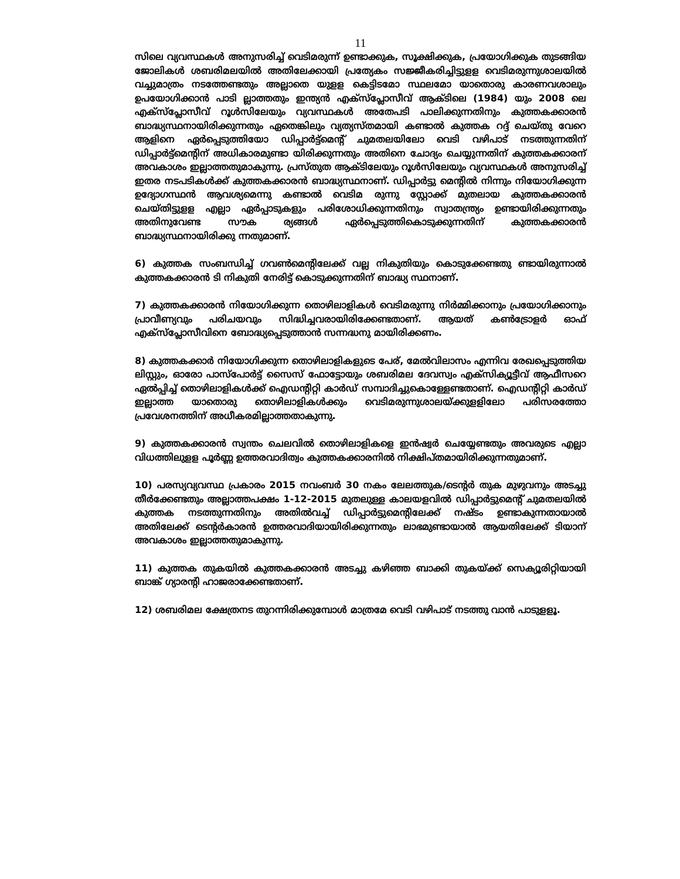11
സിലെ വ്യവസ്ഥകൾ അനുസരിച്ച് വെടിമരുന്ന് ഉണ്ടാക്കുക, സൂക്ഷിക്കുക, പ്രയോഗിക്കുക തുടങ്ങിയ ജോലികൾ ശബരിമലയിൽ അതിലേക്കായി പ്രത്യേകം സജ്ജീകരിച്ചിട്ടുളള വെടിമരുന്നുശാലയിൽ വച്ചുമാത്രം നടത്തേണ്ടതും അല്ലാതെ യുളള കെട്ടിടമോ സ്ഥലമോ യാതൊരു കാരണവശാലും ഉപയോഗിക്കാൻ പാടി ല്ലാത്തതും ഇന്ത്യൻ എക്സ്പ്ലോസീവ് ആക്ടിലെ (1984) യും 2008 ലെ എക്സ്പ്ലോസീവ് റൂൾസിലേയും വ്യവസ്ഥകൾ അതേപടി പാലിക്കുന്നതിനും കുത്തകക്കാരൻ ബാദ്ധ്യസ്ഥനായിരിക്കുന്നതും ഏതെങ്കിലും വ്യത്യസ്തമായി കണ്ടാൽ കുത്തക റദ്ദ് ചെയ്തു വേറെ ആളിനെ ഏർപ്പെടുത്തിയോ ഡിപ്പാർട്ട്മെന്റ് ചുമതലയിലോ വെടി വഴിപാട് നടത്തുന്നതിന് ഡിപ്പാർട്ട്മെന്റിന് അധികാരമുണ്ടാ യിരിക്കുന്നതും അതിനെ ചോദ്യം ചെയ്യുന്നതിന് കുത്തകക്കാരന് അവകാശം ഇല്ലാത്തതുമാകുന്നു. പ്രസ്തുത ആക്ടിലേയും റൂൾസിലേയും വ്യവസ്ഥകൾ അനുസരിച്ച് ഇതര നടപടികൾക്ക് കുത്തകക്കാരൻ ബാദ്ധ്യസ്ഥനാണ്. ഡിപ്പാർട്ടു മെന്റിൽ നിന്നും നിയോഗിക്കുന്ന ഉദ്യോഗസ്ഥൻ ആവശ്യമെന്നു കണ്ടാൽ വെടിമ രുന്നു സ്റ്റോക്ക് മുതലായ കുത്തകക്കാരൻ ചെയ്തിട്ടുളള എല്ലാ ഏർപ്പാടുകളും പരിശോധിക്കുന്നതിനും സ്വാതന്ത്ര്യം ഉണ്ടായിരിക്കുന്നതും അതിനുവേണ്ട സൗക ര്യങ്ങൾ ഏർപ്പെടുത്തികൊടുക്കുന്നതിന് കുത്തകക്കാരൻ ബാദ്ധ്യസ്ഥനായിരിക്കു ന്നതുമാണ്.
6) കുത്തക സംബന്ധിച്ച് ഗവൺമെന്റിലേക്ക് വല്ല നികുതിയും കൊടുക്കേണ്ടതു ണ്ടായിരുന്നാൽ കുത്തകക്കാരൻ ടി നികുതി നേരിട്ട് കൊടുക്കുന്നതിന് ബാദ്ധ്യ സ്ഥനാണ്.
7) കുത്തകക്കാരൻ നിയോഗിക്കുന്ന തൊഴിലാളികൾ വെടിമരുന്നു നിർമ്മിക്കാനും പ്രയോഗിക്കാനും പ്രാവീണ്യവും പരിചയവും സിദ്ധിച്ചവരായിരിക്കേണ്ടതാണ്. ആയത് കൺട്രോളർ ഓഫ് എക്സ്പ്ലോസീവിനെ ബോദ്ധ്യപ്പെടുത്താൻ സന്നദ്ധനു മായിരിക്കണം.
8) കുത്തകക്കാർ നിയോഗിക്കുന്ന തൊഴിലാളികളുടെ പേര്, മേൽവിലാസം എന്നിവ രേഖപ്പെടുത്തിയ ലിസ്റ്റും, ഓരോ പാസ്പോർട്ട് സൈസ് ഫോട്ടോയും ശബരിമല ദേവസ്വം എക്സിക്യൂട്ടീവ് ആഫീസറെ ഏൽപ്പിച്ച് തൊഴിലാളികൾക്ക് ഐഡന്റിറ്റി കാർഡ് സമ്പാദിച്ചുകൊള്ളേണ്ടതാണ്. ഐഡന്റിറ്റി കാർഡ് ഇല്ലാത്ത യാതൊരു തൊഴിലാളികൾക്കും വെടിമരുന്നുശാലയ്ക്കുളളിലോ പരിസരത്തോ പ്രവേശനത്തിന് അധീകരമില്ലാത്തതാകുന്നു.
9) കുത്തകക്കാരൻ സ്വന്തം ചെലവിൽ തൊഴിലാളികളെ ഇൻഷ്വർ ചെയ്യേണ്ടതും അവരുടെ എല്ലാ വിധത്തിലുളള പൂർണ്ണ ഉത്തരവാദിത്വം കുത്തകക്കാരനിൽ നിക്ഷിപ്തമായിരിക്കുന്നതുമാണ്.
10) പരസ്യവ്യവസ്ഥ പ്രകാരം 2015 നവംബർ 30 നകം ലേലത്തുക/ടെന്റർ തുക മുഴുവനും അടച്ചു തീർക്കേണ്ടതും അല്ലാത്തപക്ഷം 1-12-2015 മുതലുള്ള കാലയളവിൽ ഡിപ്പാർട്ടുമെന്റ് ചുമതലയിൽ കുത്തക നടത്തുന്നതിനും അതിൽവച്ച് ഡിപ്പാർട്ടുമെന്റിലേക്ക് നഷ്ടം ഉണ്ടാകുന്നതായാൽ അതിലേക്ക് ടെന്റർകാരൻ ഉത്തരവാദിയായിരിക്കുന്നതും ലാഭമുണ്ടായാൽ ആയതിലേക്ക് ടിയാന് അവകാശം ഇല്ലാത്തതുമാകുന്നു.
11) കുത്തക തുകയിൽ കുത്തകക്കാരൻ അടച്ചു കഴിഞ്ഞ ബാക്കി തുകയ്ക്ക് സെക്യൂരിറ്റിയായി ബാങ്ക് ഗ്യാരന്റി ഹാജരാക്കേണ്ടതാണ്.
12) ശബരിമല ക്ഷേത്രനട തുറന്നിരിക്കുമ്പോൾ മാത്രമേ വെടി വഴിപാട് നടത്തു വാൻ പാടുളളൂ.